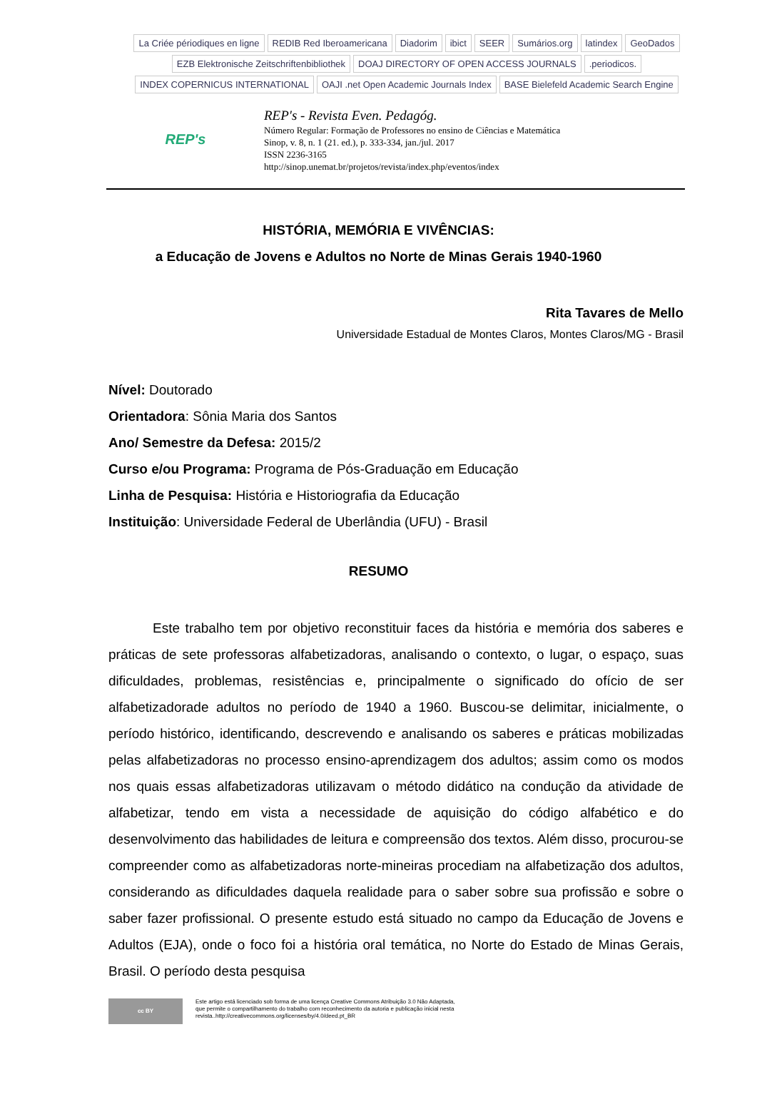La Criée périodiques en ligne REDIB Red Iberoamericana Diadorim ibict SEER Sumários.org latindex GeoDados EZB Elektronische Zeitschriftenbibliothek DOAJ DIRECTORY OF OPEN ACCESS JOURNALS.periodicos. INDEX COPERNICUS INTERNATIONAL OAJI .net Open Academic Journals Index BASE Bielefeld Academic Search Engine
REP's
REP's - Revista Even. Pedagóg.
Número Regular: Formação de Professores no ensino de Ciências e Matemática
Sinop, v. 8, n. 1 (21. ed.), p. 333-334, jan./jul. 2017
ISSN 2236-3165
http://sinop.unemat.br/projetos/revista/index.php/eventos/index
HISTÓRIA, MEMÓRIA E VIVÊNCIAS:
a Educação de Jovens e Adultos no Norte de Minas Gerais 1940-1960
Rita Tavares de Mello
Universidade Estadual de Montes Claros, Montes Claros/MG - Brasil
Nível: Doutorado
Orientadora: Sônia Maria dos Santos
Ano/ Semestre da Defesa: 2015/2
Curso e/ou Programa: Programa de Pós-Graduação em Educação
Linha de Pesquisa: História e Historiografia da Educação
Instituição: Universidade Federal de Uberlândia (UFU) - Brasil
RESUMO
Este trabalho tem por objetivo reconstituir faces da história e memória dos saberes e práticas de sete professoras alfabetizadoras, analisando o contexto, o lugar, o espaço, suas dificuldades, problemas, resistências e, principalmente o significado do ofício de ser alfabetizadorade adultos no período de 1940 a 1960. Buscou-se delimitar, inicialmente, o período histórico, identificando, descrevendo e analisando os saberes e práticas mobilizadas pelas alfabetizadoras no processo ensino-aprendizagem dos adultos; assim como os modos nos quais essas alfabetizadoras utilizavam o método didático na condução da atividade de alfabetizar, tendo em vista a necessidade de aquisição do código alfabético e do desenvolvimento das habilidades de leitura e compreensão dos textos. Além disso, procurou-se compreender como as alfabetizadoras norte-mineiras procediam na alfabetização dos adultos, considerando as dificuldades daquela realidade para o saber sobre sua profissão e sobre o saber fazer profissional. O presente estudo está situado no campo da Educação de Jovens e Adultos (EJA), onde o foco foi a história oral temática, no Norte do Estado de Minas Gerais, Brasil. O período desta pesquisa
cc BY
Este artigo está licenciado sob forma de uma licença Creative Commons Atribuição 3.0 Não Adaptada,
que permite o compartilhamento do trabalho com reconhecimento da autoria e publicação inicial nesta
revista..http://creativecommons.org/licenses/by/4.0/deed.pt_BR